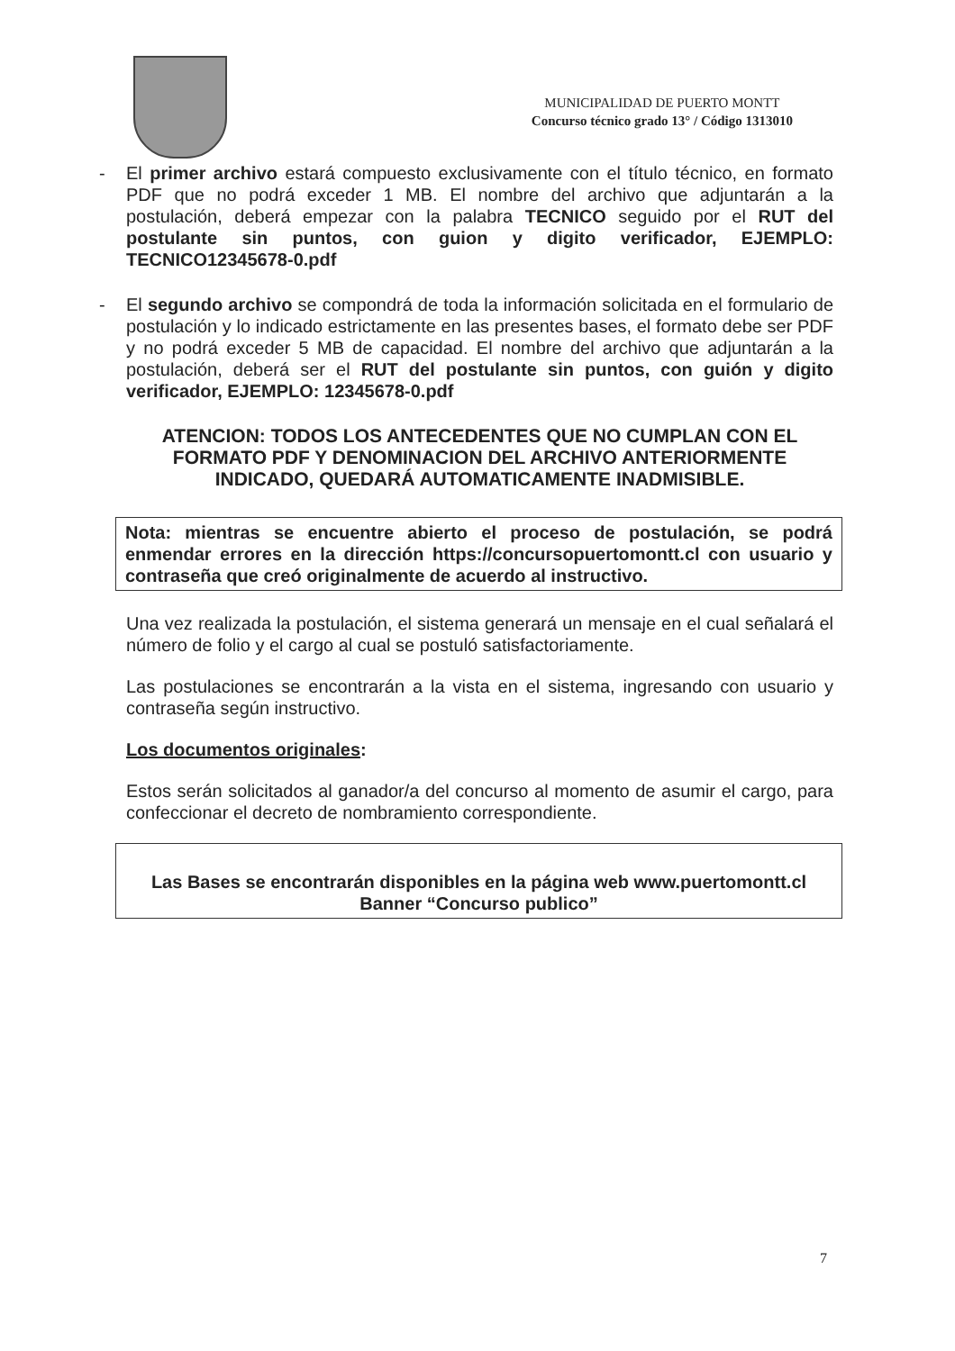MUNICIPALIDAD DE PUERTO MONTT
Concurso técnico grado 13° / Código 1313010
- El primer archivo estará compuesto exclusivamente con el título técnico, en formato PDF que no podrá exceder 1 MB. El nombre del archivo que adjuntarán a la postulación, deberá empezar con la palabra TECNICO seguido por el RUT del postulante sin puntos, con guion y digito verificador, EJEMPLO: TECNICO12345678-0.pdf
- El segundo archivo se compondrá de toda la información solicitada en el formulario de postulación y lo indicado estrictamente en las presentes bases, el formato debe ser PDF y no podrá exceder 5 MB de capacidad. El nombre del archivo que adjuntarán a la postulación, deberá ser el RUT del postulante sin puntos, con guión y digito verificador, EJEMPLO: 12345678-0.pdf
ATENCION: TODOS LOS ANTECEDENTES QUE NO CUMPLAN CON EL FORMATO PDF Y DENOMINACION DEL ARCHIVO ANTERIORMENTE INDICADO, QUEDARÁ AUTOMATICAMENTE INADMISIBLE.
Nota: mientras se encuentre abierto el proceso de postulación, se podrá enmendar errores en la dirección https://concursopuertomontt.cl con usuario y contraseña que creó originalmente de acuerdo al instructivo.
Una vez realizada la postulación, el sistema generará un mensaje en el cual señalará el número de folio y el cargo al cual se postuló satisfactoriamente.
Las postulaciones se encontrarán a la vista en el sistema, ingresando con usuario y contraseña según instructivo.
Los documentos originales:
Estos serán solicitados al ganador/a del concurso al momento de asumir el cargo, para confeccionar el decreto de nombramiento correspondiente.
Las Bases se encontrarán disponibles en la página web www.puertomontt.cl
Banner “Concurso publico”
7